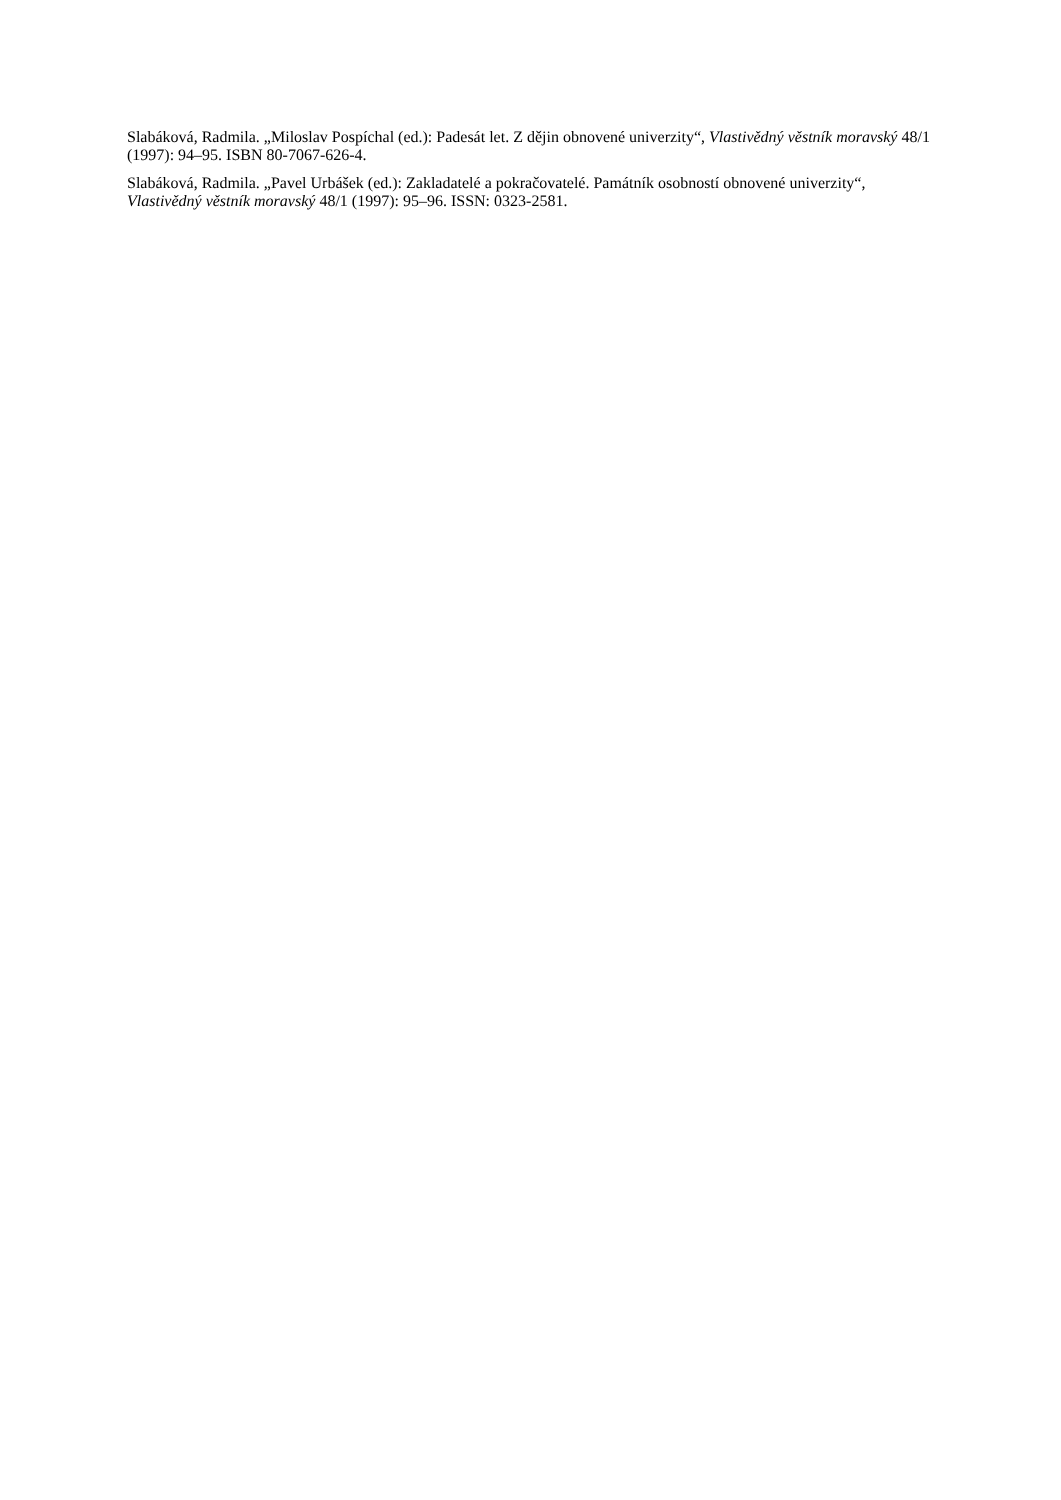Slabáková, Radmila. „Miloslav Pospíchal (ed.): Padesát let. Z dějin obnovené univerzity“, Vlastivědný věstník moravský 48/1 (1997): 94–95. ISBN 80-7067-626-4.
Slabáková, Radmila. „Pavel Urbášek (ed.): Zakladatelé a pokračovatelé. Památník osobností obnovené univerzity“, Vlastivědný věstník moravský 48/1 (1997): 95–96. ISSN: 0323-2581.